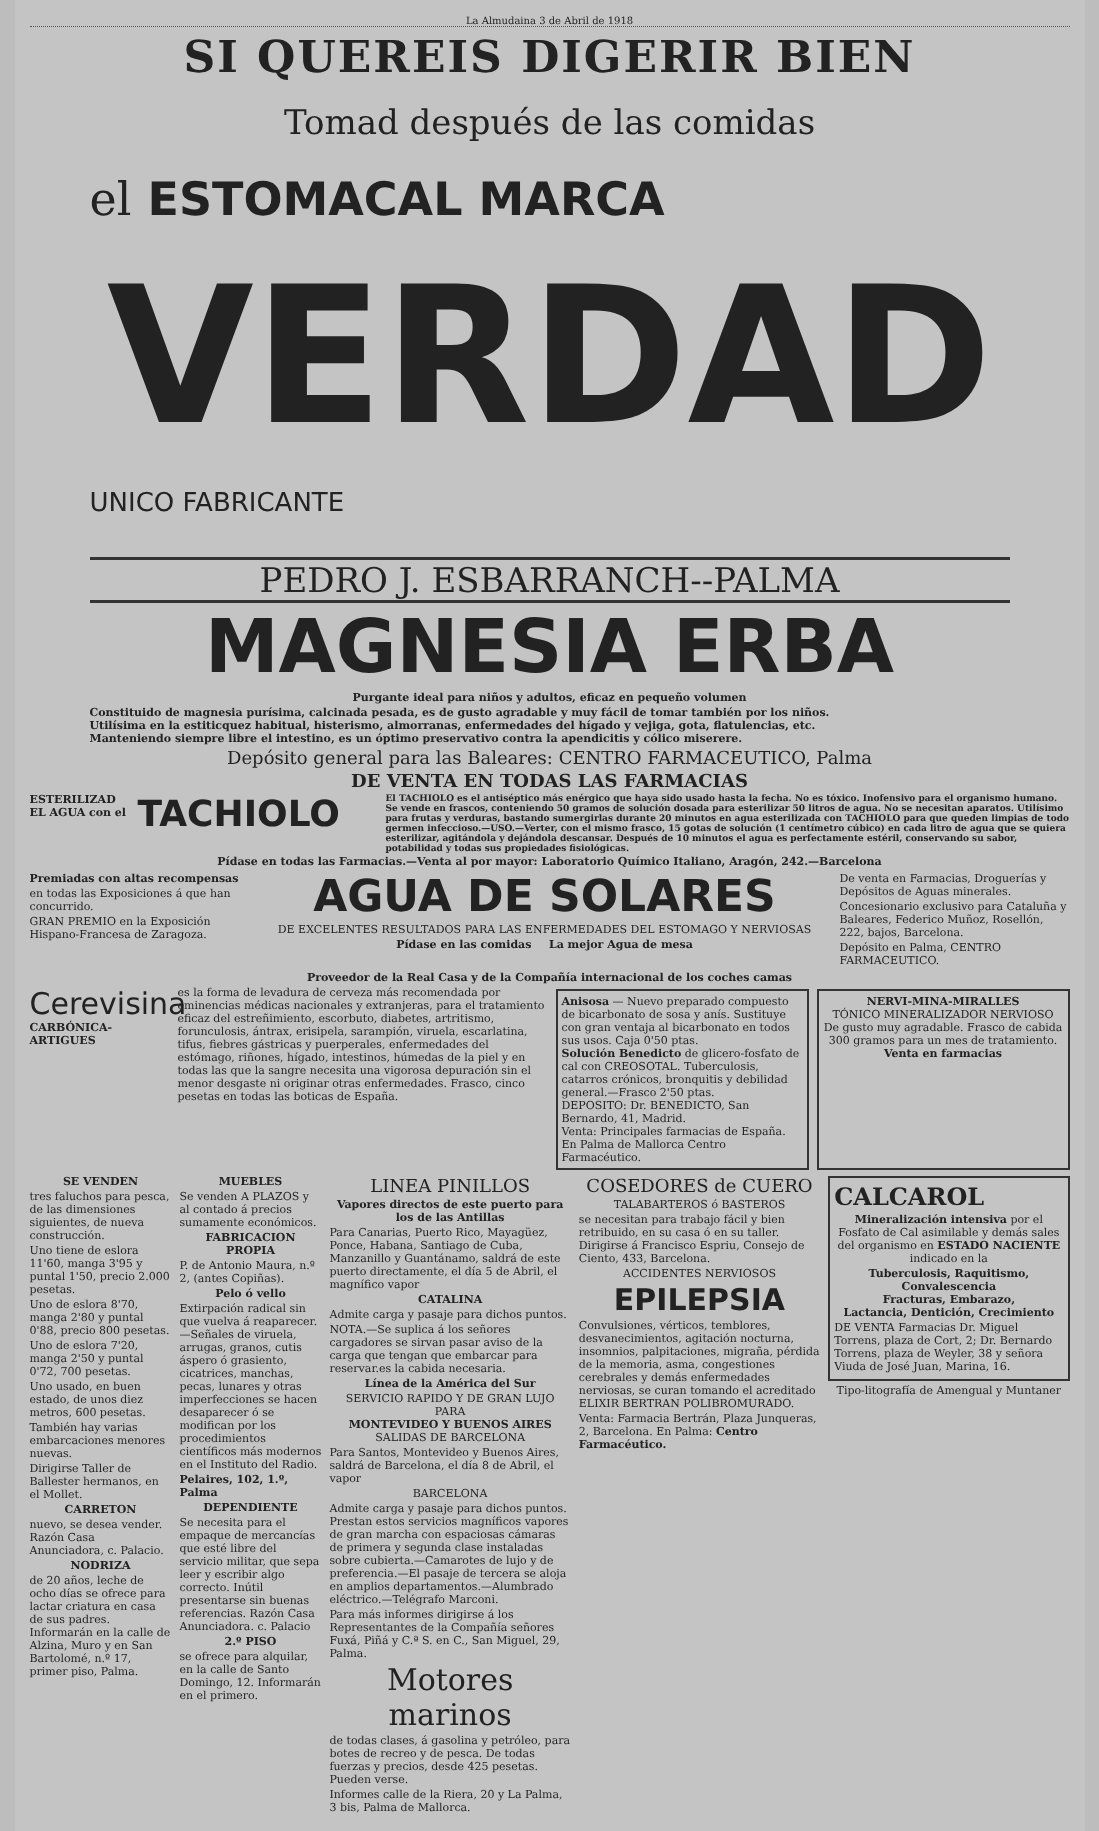La Almudaina 3 de Abril de 1918
SI QUEREIS DIGERIR BIEN
Tomad después de las comidas
el ESTOMACAL MARCA
VERDAD
UNICO FABRICANTE
PEDRO J. ESBARRANCH--PALMA
MAGNESIA ERBA
Purgante ideal para niños y adultos, eficaz en pequeño volumen
Constituido de magnesia purísima, calcinada pesada, es de gusto agradable y muy fácil de tomar también por los niños.
Utilísima en la estiticquez habitual, histerismo, almorranas, enfermedades del hígado y vejiga, gota, flatulencias, etc.
Manteniendo siempre libre el intestino, es un óptimo preservativo contra la apendicitis y cólico miserere.
Depósito general para las Baleares: CENTRO FARMACEUTICO, Palma
DE VENTA EN TODAS LAS FARMACIAS
ESTERILIZAD EL AGUA con el
TACHIOLO
El TACHIOLO es el antiséptico más enérgico que haya sido usado hasta la fecha. No es tóxico. Inofensivo para el organismo humano. Se vende en frascos, conteniendo 50 gramos de solución dosada para esterilizar 50 litros de agua. No se necesitan aparatos. Utilísimo para frutas y verduras, bastando sumergirlas durante 20 minutos en agua esterilizada con TACHIOLO para que queden limpias de todo germen infeccioso.—USO.—Verter, con el mismo frasco, 15 gotas de solución (1 centímetro cúbico) en cada litro de agua que se quiera esterilizar, agitándola y dejándola descansar. Después de 10 minutos el agua es perfectamente estéril, conservando su sabor, potabilidad y todas sus propiedades fisiológicas.
Pídase en todas las Farmacias.—Venta al por mayor: Laboratorio Químico Italiano, Aragón, 242.—Barcelona
Premiadas con altas recompensas
en todas las Exposiciones á que han concurrido.
GRAN PREMIO en la Exposición Hispano-Francesa de Zaragoza.
AGUA DE SOLARES
DE EXCELENTES RESULTADOS PARA LAS ENFERMEDADES DEL ESTOMAGO Y NERVIOSAS
Pídase en las comidas La mejor Agua de mesa
De venta en Farmacias, Droguerías y Depósitos de Aguas minerales.
Concesionario exclusivo para Cataluña y Baleares, Federico Muñoz, Rosellón, 222, bajos, Barcelona.
Depósito en Palma, CENTRO FARMACEUTICO.
Proveedor de la Real Casa y de la Compañía internacional de los coches camas
Cerevisina
CARBÓNICA-ARTIGUES
es la forma de levadura de cerveza más recomendada por eminencias médicas nacionales y extranjeras, para el tratamiento eficaz del estreñimiento, escorbuto, diabetes, artritismo, forunculosis, ántrax, erisipela, sarampión, viruela, escarlatina, tifus, fiebres gástricas y puerperales, enfermedades del estómago, riñones, hígado, intestinos, húmedas de la piel y en todas las que la sangre necesita una vigorosa depuración sin el menor desgaste ni originar otras enfermedades. Frasco, cinco pesetas en todas las boticas de España.
Anisosa — Nuevo preparado compuesto de bicarbonato de sosa y anís. Sustituye con gran ventaja al bicarbonato en todos sus usos. Caja 0'50 ptas.
Solución Benedicto de glicero-fosfato de cal con CREOSOTAL. Tuberculosis, catarros crónicos, bronquitis y debilidad general.—Frasco 2'50 ptas.
DEPOSITO: Dr. BENEDICTO, San Bernardo, 41, Madrid.
Venta: Principales farmacias de España. En Palma de Mallorca Centro Farmacéutico.
NERVI-MINA-MIRALLES
TÓNICO MINERALIZADOR NERVIOSO
De gusto muy agradable. Frasco de cabida 300 gramos para un mes de tratamiento.
Venta en farmacias
SE VENDEN
tres faluchos para pesca, de las dimensiones siguientes, de nueva construcción.
Uno tiene de eslora 11'60, manga 3'95 y puntal 1'50, precio 2.000 pesetas.
Uno de eslora 8'70, manga 2'80 y puntal 0'88, precio 800 pesetas.
Uno de eslora 7'20, manga 2'50 y puntal 0'72, 700 pesetas.
Uno usado, en buen estado, de unos diez metros, 600 pesetas.
También hay varias embarcaciones menores nuevas.
Dirigirse Taller de Ballester hermanos, en el Mollet.
CARRETON
nuevo, se desea vender. Razón Casa Anunciadora, c. Palacio.
NODRIZA
de 20 años, leche de ocho días se ofrece para lactar criatura en casa de sus padres. Informarán en la calle de Alzina, Muro y en San Bartolomé, n.º 17, primer piso, Palma.
MUEBLES
Se venden A PLAZOS y al contado á precios sumamente económicos.
FABRICACION PROPIA
P. de Antonio Maura, n.º 2, (antes Copiñas).
Pelo ó vello
Extirpación radical sin que vuelva á reaparecer.—Señales de viruela, arrugas, granos, cutis áspero ó grasiento, cicatrices, manchas, pecas, lunares y otras imperfecciones se hacen desaparecer ó se modifican por los procedimientos científicos más modernos en el Instituto del Radio.
Pelaires, 102, 1.º, Palma
DEPENDIENTE
Se necesita para el empaque de mercancías que esté libre del servicio militar, que sepa leer y escribir algo correcto. Inútil presentarse sin buenas referencias. Razón Casa Anunciadora. c. Palacio
2.º PISO
se ofrece para alquilar, en la calle de Santo Domingo, 12. Informarán en el primero.
LINEA PINILLOS
Vapores directos de este puerto para los de las Antillas
Para Canarias, Puerto Rico, Mayagüez, Ponce, Habana, Santiago de Cuba, Manzanillo y Guantánamo, saldrá de este puerto directamente, el día 5 de Abril, el magnífico vapor
CATALINA
Admite carga y pasaje para dichos puntos.
NOTA.—Se suplica á los señores cargadores se sirvan pasar aviso de la carga que tengan que embarcar para reservar.es la cabida necesaria.
Línea de la América del Sur
SERVICIO RAPIDO Y DE GRAN LUJO PARA
MONTEVIDEO Y BUENOS AIRES
SALIDAS DE BARCELONA
Para Santos, Montevideo y Buenos Aires, saldrá de Barcelona, el día 8 de Abril, el vapor
BARCELONA
Admite carga y pasaje para dichos puntos. Prestan estos servicios magníficos vapores de gran marcha con espaciosas cámaras de primera y segunda clase instaladas sobre cubierta.—Camarotes de lujo y de preferencia.—El pasaje de tercera se aloja en amplios departamentos.—Alumbrado eléctrico.—Telégrafo Marconi.
Para más informes dirigirse á los Representantes de la Compañía señores Fuxá, Piñá y C.ª S. en C., San Miguel, 29, Palma.
Motores marinos
de todas clases, á gasolina y petróleo, para botes de recreo y de pesca. De todas fuerzas y precios, desde 425 pesetas. Pueden verse.
Informes calle de la Riera, 20 y La Palma, 3 bis, Palma de Mallorca.
COSEDORES de CUERO
TALABARTEROS ó BASTEROS
se necesitan para trabajo fácil y bien retribuido, en su casa ó en su taller. Dirigirse á Francisco Espriu, Consejo de Ciento, 433, Barcelona.
ACCIDENTES NERVIOSOS
EPILEPSIA
Convulsiones, vérticos, temblores, desvanecimientos, agitación nocturna, insomnios, palpitaciones, migraña, pérdida de la memoria, asma, congestiones cerebrales y demás enfermedades nerviosas, se curan tomando el acreditado ELIXIR BERTRAN POLIBROMURADO.
Venta: Farmacia Bertrán, Plaza Junqueras, 2, Barcelona. En Palma: Centro Farmacéutico.
CALCAROL
Mineralización intensiva por el Fosfato de Cal asimilable y demás sales del organismo en ESTADO NACIENTE indicado en la
Tuberculosis, Raquitismo, Convalescencia
Fracturas, Embarazo,
Lactancia, Dentición, Crecimiento
DE VENTA Farmacias Dr. Miguel Torrens, plaza de Cort, 2; Dr. Bernardo Torrens, plaza de Weyler, 38 y señora Viuda de José Juan, Marina, 16.
Tipo-litografía de Amengual y Muntaner